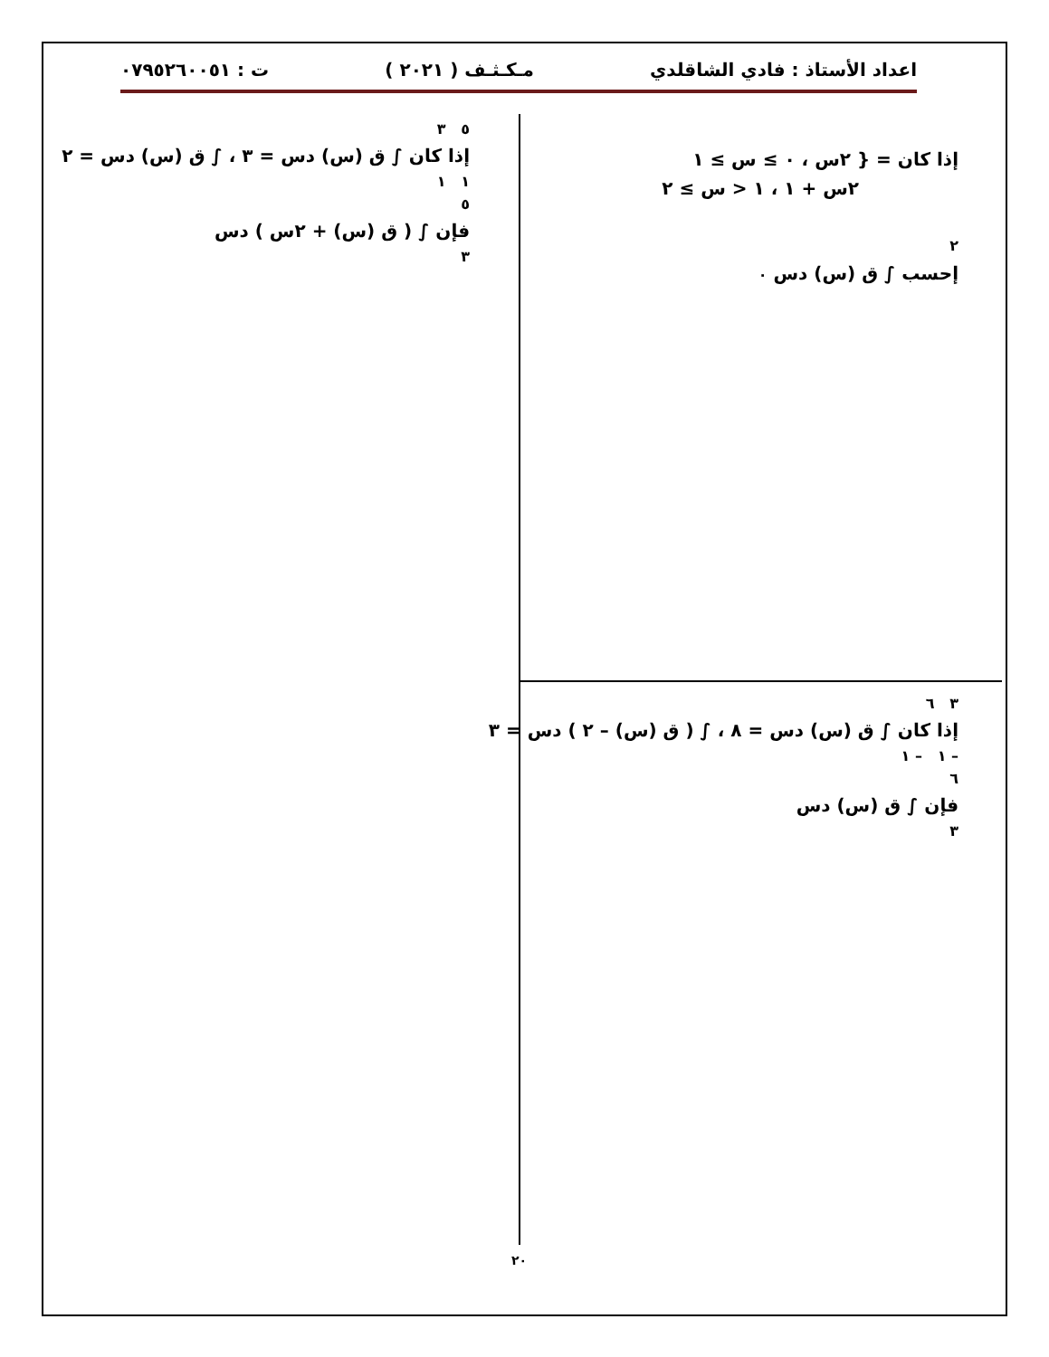اعداد الأستاذ : فادي الشاقلدي مـكـثـف ( ٢٠٢١ ) ت : ٠٧٩٥٢٦٠٠٥١
إذا كان = { ٢س ، ٠ ≥ س ≥ ١
٢س + ١ ، ١ < س ≥ ٢
٢
إحسب ∫ ق (س) دس ٠
٥ ٣
إذا كان ∫ ق (س) دس = ٣ ، ∫ ق (س) دس = ٢
١ ١
٥
فإن ∫ ( ق (س) + ٢س ) دس
٣
٣ ٦
إذا كان ∫ ق (س) دس = ٨ ، ∫ ( ق (س) – ٢ ) دس = ٣
– ١ – ١
٦
فإن ∫ ق (س) دس
٣
٢٠